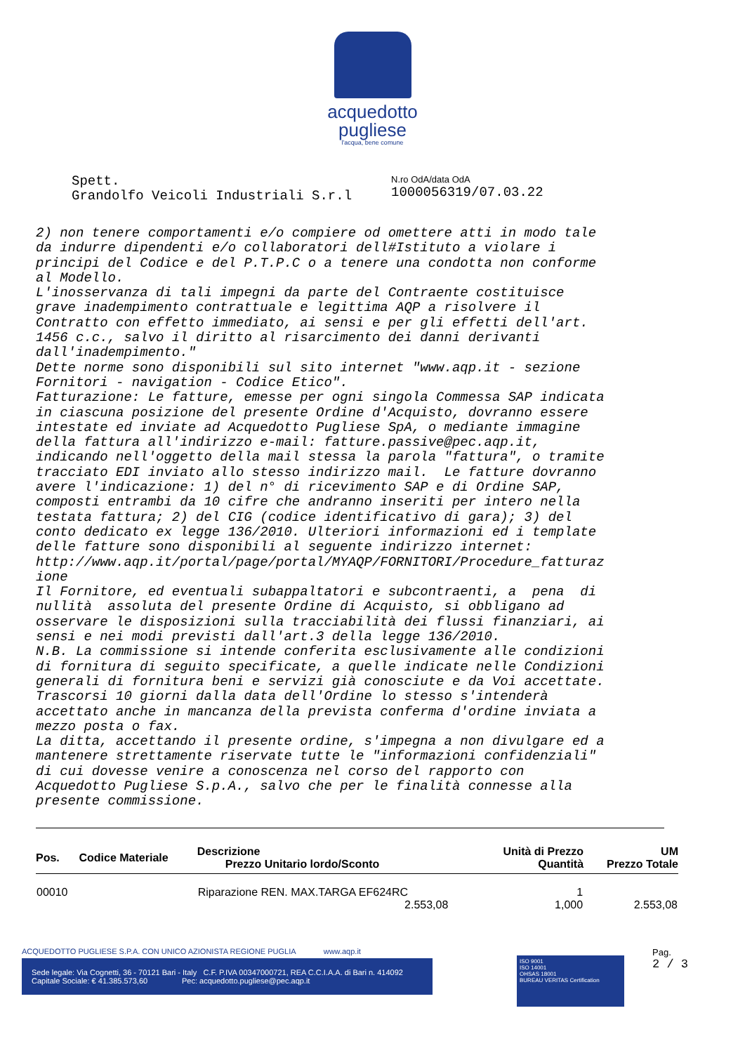acquedotto
pugliese
l'acqua, bene comune
Spett.
Grandolfo Veicoli Industriali S.r.l
N.ro OdA/data OdA
1000056319/07.03.22
2) non tenere comportamenti e/o compiere od omettere atti in modo tale da indurre dipendenti e/o collaboratori dell#Istituto a violare i principi del Codice e del P.T.P.C o a tenere una condotta non conforme al Modello. L'inosservanza di tali impegni da parte del Contraente costituisce grave inadempimento contrattuale e legittima AQP a risolvere il Contratto con effetto immediato, ai sensi e per gli effetti dell'art. 1456 c.c., salvo il diritto al risarcimento dei danni derivanti dall'inadempimento." Dette norme sono disponibili sul sito internet "www.aqp.it - sezione Fornitori - navigation - Codice Etico". Fatturazione: Le fatture, emesse per ogni singola Commessa SAP indicata in ciascuna posizione del presente Ordine d'Acquisto, dovranno essere intestate ed inviate ad Acquedotto Pugliese SpA, o mediante immagine della fattura all'indirizzo e-mail: fatture.passive@pec.aqp.it, indicando nell'oggetto della mail stessa la parola "fattura", o tramite tracciato EDI inviato allo stesso indirizzo mail. Le fatture dovranno avere l'indicazione: 1) del n° di ricevimento SAP e di Ordine SAP, composti entrambi da 10 cifre che andranno inseriti per intero nella testata fattura; 2) del CIG (codice identificativo di gara); 3) del conto dedicato ex legge 136/2010. Ulteriori informazioni ed i template delle fatture sono disponibili al seguente indirizzo internet: http://www.aqp.it/portal/page/portal/MYAQP/FORNITORI/Procedure_fatturaz ione Il Fornitore, ed eventuali subappaltatori e subcontraenti, a pena di nullità assoluta del presente Ordine di Acquisto, si obbligano ad osservare le disposizioni sulla tracciabilità dei flussi finanziari, ai sensi e nei modi previsti dall'art.3 della legge 136/2010. N.B. La commissione si intende conferita esclusivamente alle condizioni di fornitura di seguito specificate, a quelle indicate nelle Condizioni generali di fornitura beni e servizi già conosciute e da Voi accettate. Trascorsi 10 giorni dalla data dell'Ordine lo stesso s'intenderà accettato anche in mancanza della prevista conferma d'ordine inviata a mezzo posta o fax. La ditta, accettando il presente ordine, s'impegna a non divulgare ed a mantenere strettamente riservate tutte le "informazioni confidenziali" di cui dovesse venire a conoscenza nel corso del rapporto con Acquedotto Pugliese S.p.A., salvo che per le finalità connesse alla presente commissione.
| Pos. | Codice Materiale | Descrizione Prezzo Unitario lordo/Sconto | Unità di Prezzo Quantità | UM Prezzo Totale |
| --- | --- | --- | --- | --- |
| 00010 | | Riparazione REN. MAX.TARGA EF624RC 2.553,08 | 1 1,000 | 2.553,08 |
ACQUEDOTTO PUGLIESE S.P.A. CON UNICO AZIONISTA REGIONE PUGLIA www.aqp.it
Sede legale: Via Cognetti, 36 - 70121 Bari - Italy C.F. P.IVA 00347000721, REA C.C.I.A.A. di Bari n. 414092
Capitale Sociale: € 41.385.573,60 Pec: acquedotto.pugliese@pec.aqp.it
ISO 9001
ISO 14001
OHSAS 18001
BUREAU VERITAS Certification
Pag.
2 / 3